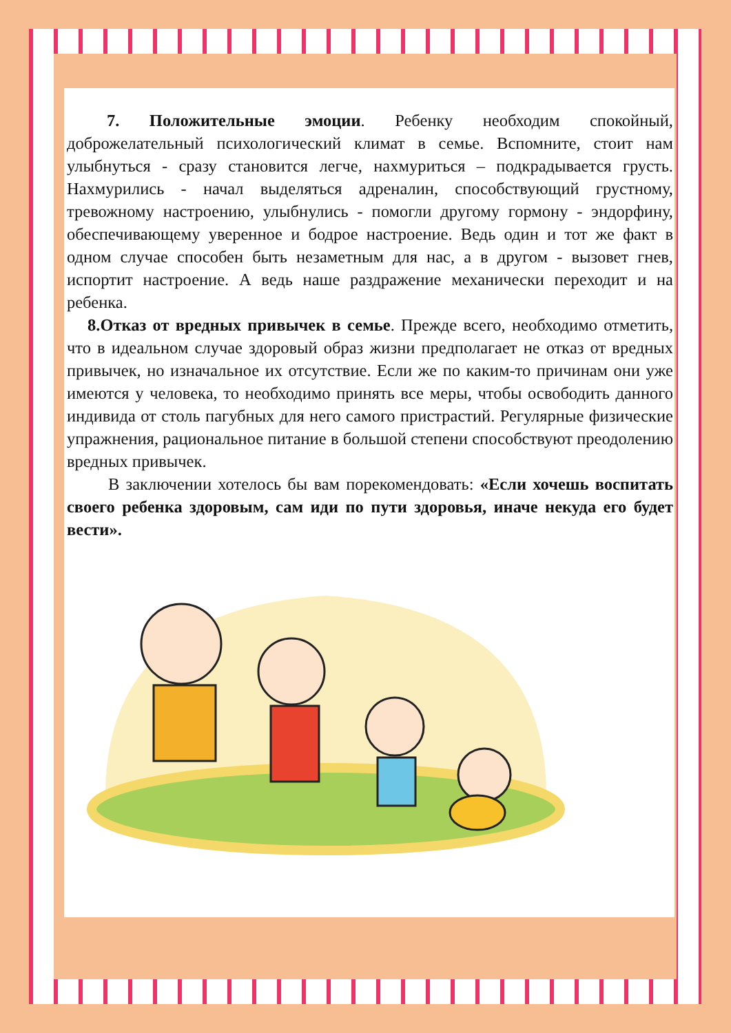7. Положительные эмоции. Ребенку необходим спокойный, доброжелательный психологический климат в семье. Вспомните, стоит нам улыбнуться - сразу становится легче, нахмуриться – подкрадывается грусть. Нахмурились - начал выделяться адреналин, способствующий грустному, тревожному настроению, улыбнулись - помогли другому гормону - эндорфину, обеспечивающему уверенное и бодрое настроение. Ведь один и тот же факт в одном случае способен быть незаметным для нас, а в другом - вызовет гнев, испортит настроение. А ведь наше раздражение механически переходит и на ребенка.
8.Отказ от вредных привычек в семье. Прежде всего, необходимо отметить, что в идеальном случае здоровый образ жизни предполагает не отказ от вредных привычек, но изначальное их отсутствие. Если же по каким-то причинам они уже имеются у человека, то необходимо принять все меры, чтобы освободить данного индивида от столь пагубных для него самого пристрастий. Регулярные физические упражнения, рациональное питание в большой степени способствуют преодолению вредных привычек.
В заключении хотелось бы вам порекомендовать: «Если хочешь воспитать своего ребенка здоровым, сам иди по пути здоровья, иначе некуда его будет вести».